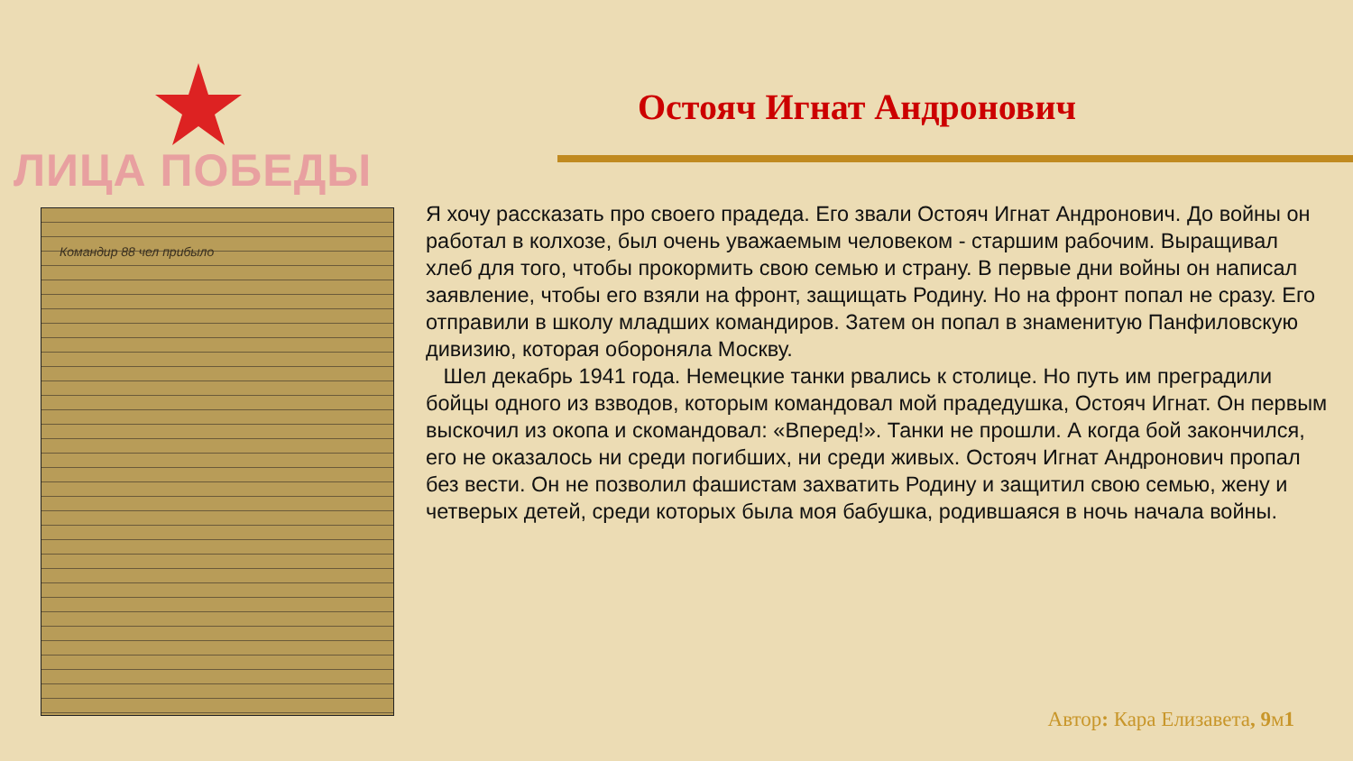ЛИЦА ПОБЕДЫ
Остояч Игнат Андронович
Командир 88 чел прибыло
Я хочу рассказать про своего прадеда. Его звали Остояч Игнат Андронович. До войны он работал в колхозе, был очень уважаемым человеком - старшим рабочим. Выращивал хлеб для того, чтобы прокормить свою семью и страну. В первые дни войны он написал заявление, чтобы его взяли на фронт, защищать Родину. Но на фронт попал не сразу. Его отправили в школу младших командиров. Затем он попал в знаменитую Панфиловскую дивизию, которая обороняла Москву.
Шел декабрь 1941 года. Немецкие танки рвались к столице. Но путь им преградили бойцы одного из взводов, которым командовал мой прадедушка, Остояч Игнат. Он первым выскочил из окопа и скомандовал: «Вперед!». Танки не прошли. А когда бой закончился, его не оказалось ни среди погибших, ни среди живых. Остояч Игнат Андронович пропал без вести. Он не позволил фашистам захватить Родину и защитил свою семью, жену и четверых детей, среди которых была моя бабушка, родившаяся в ночь начала войны.
Автор: Кара Елизавета, 9м1